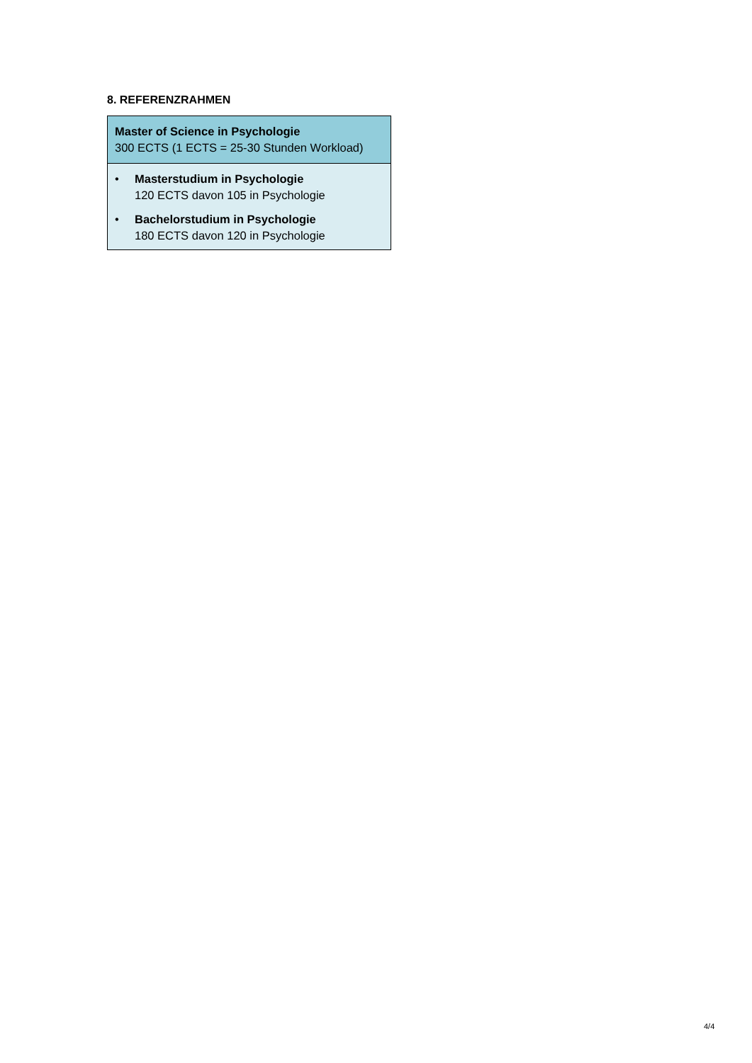8. REFERENZRAHMEN
| Master of Science in Psychologie 300 ECTS (1 ECTS = 25-30 Stunden Workload) |
| • Masterstudium in Psychologie 120 ECTS davon 105 in Psychologie • Bachelorstudium in Psychologie 180 ECTS davon 120 in Psychologie |
4/4